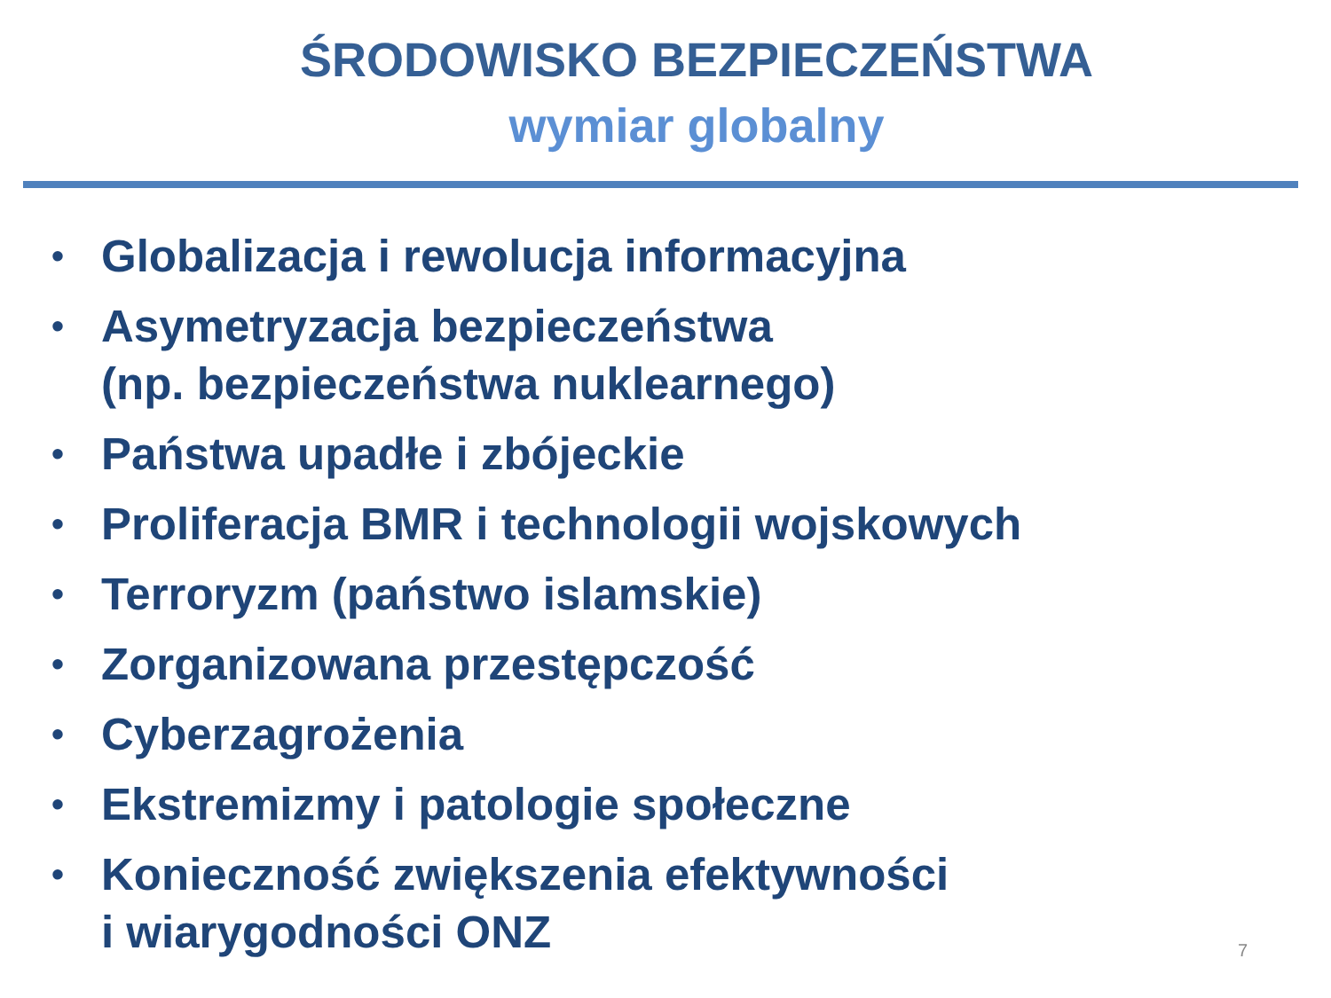ŚRODOWISKO BEZPIECZEŃSTWA
wymiar globalny
• Globalizacja i rewolucja informacyjna
• Asymetryzacja bezpieczeństwa
(np. bezpieczeństwa nuklearnego)
• Państwa upadłe i zbójeckie
• Proliferacja BMR i technologii wojskowych
• Terroryzm (państwo islamskie)
• Zorganizowana przestępczość
• Cyberzagrożenia
• Ekstremizmy i patologie społeczne
• Konieczność zwiększenia efektywności
i wiarygodności ONZ
7